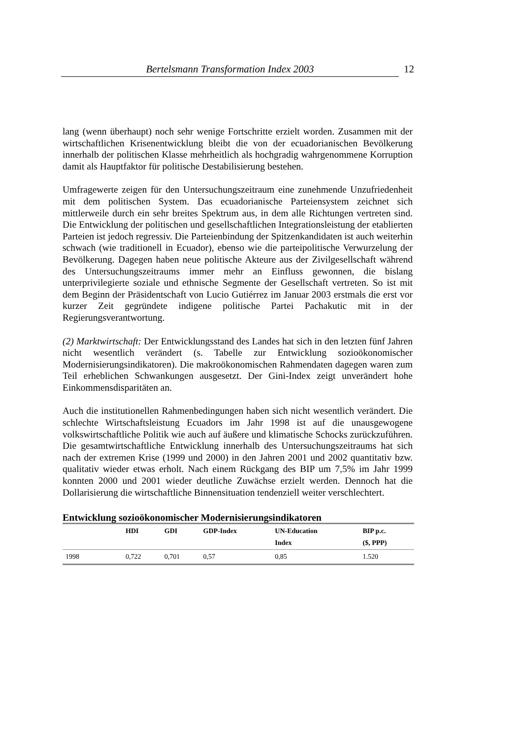Bertelsmann Transformation Index 2003
12
lang (wenn überhaupt) noch sehr wenige Fortschritte erzielt worden. Zusammen mit der wirtschaftlichen Krisenentwicklung bleibt die von der ecuadorianischen Bevölkerung innerhalb der politischen Klasse mehrheitlich als hochgradig wahrgenommene Korruption damit als Hauptfaktor für politische Destabilisierung bestehen.
Umfragewerte zeigen für den Untersuchungszeitraum eine zunehmende Unzufriedenheit mit dem politischen System. Das ecuadorianische Parteiensystem zeichnet sich mittlerweile durch ein sehr breites Spektrum aus, in dem alle Richtungen vertreten sind. Die Entwicklung der politischen und gesellschaftlichen Integrationsleistung der etablierten Parteien ist jedoch regressiv. Die Parteienbindung der Spitzenkandidaten ist auch weiterhin schwach (wie traditionell in Ecuador), ebenso wie die parteipolitische Verwurzelung der Bevölkerung. Dagegen haben neue politische Akteure aus der Zivilgesellschaft während des Untersuchungszeitraums immer mehr an Einfluss gewonnen, die bislang unterprivilegierte soziale und ethnische Segmente der Gesellschaft vertreten. So ist mit dem Beginn der Präsidentschaft von Lucio Gutiérrez im Januar 2003 erstmals die erst vor kurzer Zeit gegründete indigene politische Partei Pachakutic mit in der Regierungsverantwortung.
(2) Marktwirtschaft: Der Entwicklungsstand des Landes hat sich in den letzten fünf Jahren nicht wesentlich verändert (s. Tabelle zur Entwicklung sozioökonomischer Modernisierungsindikatoren). Die makroökonomischen Rahmendaten dagegen waren zum Teil erheblichen Schwankungen ausgesetzt. Der Gini-Index zeigt unverändert hohe Einkommensdisparitäten an.
Auch die institutionellen Rahmenbedingungen haben sich nicht wesentlich verändert. Die schlechte Wirtschaftsleistung Ecuadors im Jahr 1998 ist auf die unausgewogene volkswirtschaftliche Politik wie auch auf äußere und klimatische Schocks zurückzuführen. Die gesamtwirtschaftliche Entwicklung innerhalb des Untersuchungszeitraums hat sich nach der extremen Krise (1999 und 2000) in den Jahren 2001 und 2002 quantitativ bzw. qualitativ wieder etwas erholt. Nach einem Rückgang des BIP um 7,5% im Jahr 1999 konnten 2000 und 2001 wieder deutliche Zuwächse erzielt werden. Dennoch hat die Dollarisierung die wirtschaftliche Binnensituation tendenziell weiter verschlechtert.
Entwicklung sozioökonomischer Modernisierungsindikatoren
| | HDI | GDI | GDP-Index | UN-Education Index | BIP p.c. ($, PPP) |
| --- | --- | --- | --- | --- | --- |
| 1998 | 0,722 | 0,701 | 0,57 | 0,85 | 1.520 |